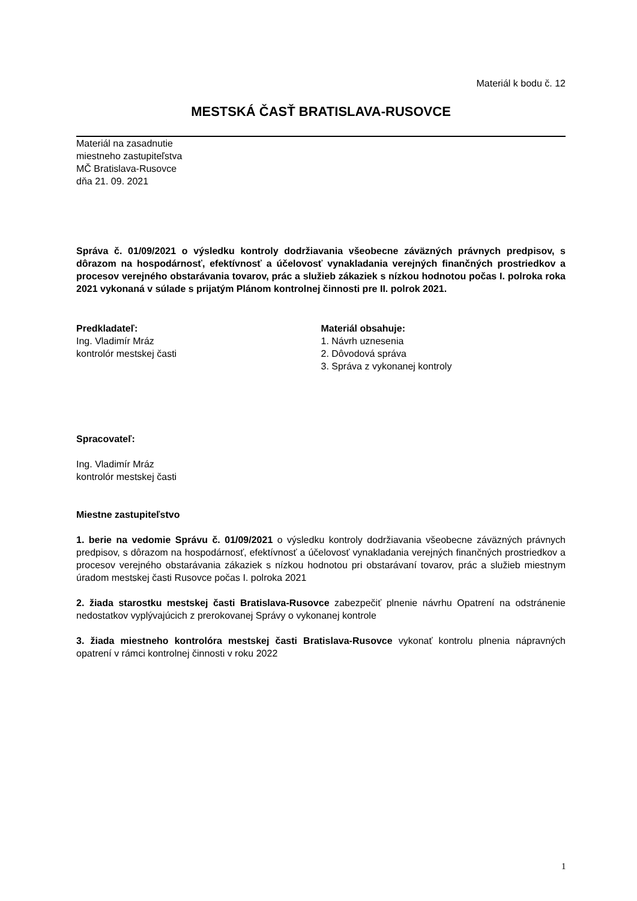Materiál k bodu č. 12
MESTSKÁ ČASŤ BRATISLAVA-RUSOVCE
Materiál na zasadnutie
miestneho zastupiteľstva
MČ Bratislava-Rusovce
dňa 21. 09. 2021
Správa č. 01/09/2021 o výsledku kontroly dodržiavania všeobecne záväzných právnych predpisov, s dôrazom na hospodárnosť, efektívnosť a účelovosť vynakladania verejných finančných prostriedkov a procesov verejného obstarávania tovarov, prác a služieb zákaziek s nízkou hodnotou počas I. polroka roka 2021 vykonaná v súlade s prijatým Plánom kontrolnej činnosti pre II. polrok 2021.
Predkladateľ:
Ing. Vladimír Mráz
kontrolór mestskej časti
Materiál obsahuje:
1. Návrh uznesenia
2. Dôvodová správa
3. Správa z vykonanej kontroly
Spracovateľ:
Ing. Vladimír Mráz
kontrolór mestskej časti
Miestne zastupiteľstvo
1. berie na vedomie Správu č. 01/09/2021 o výsledku kontroly dodržiavania všeobecne záväzných právnych predpisov, s dôrazom na hospodárnosť, efektívnosť a účelovosť vynakladania verejných finančných prostriedkov a procesov verejného obstarávania zákaziek s nízkou hodnotou pri obstarávaní tovarov, prác a služieb miestnym úradom mestskej časti Rusovce počas I. polroka 2021
2. žiada starostku mestskej časti Bratislava-Rusovce zabezpečiť plnenie návrhu Opatrení na odstránenie nedostatkov vyplývajúcich z prerokovanej Správy o vykonanej kontrole
3. žiada miestneho kontrolóra mestskej časti Bratislava-Rusovce vykonať kontrolu plnenia nápravných opatrení v rámci kontrolnej činnosti v roku 2022
1